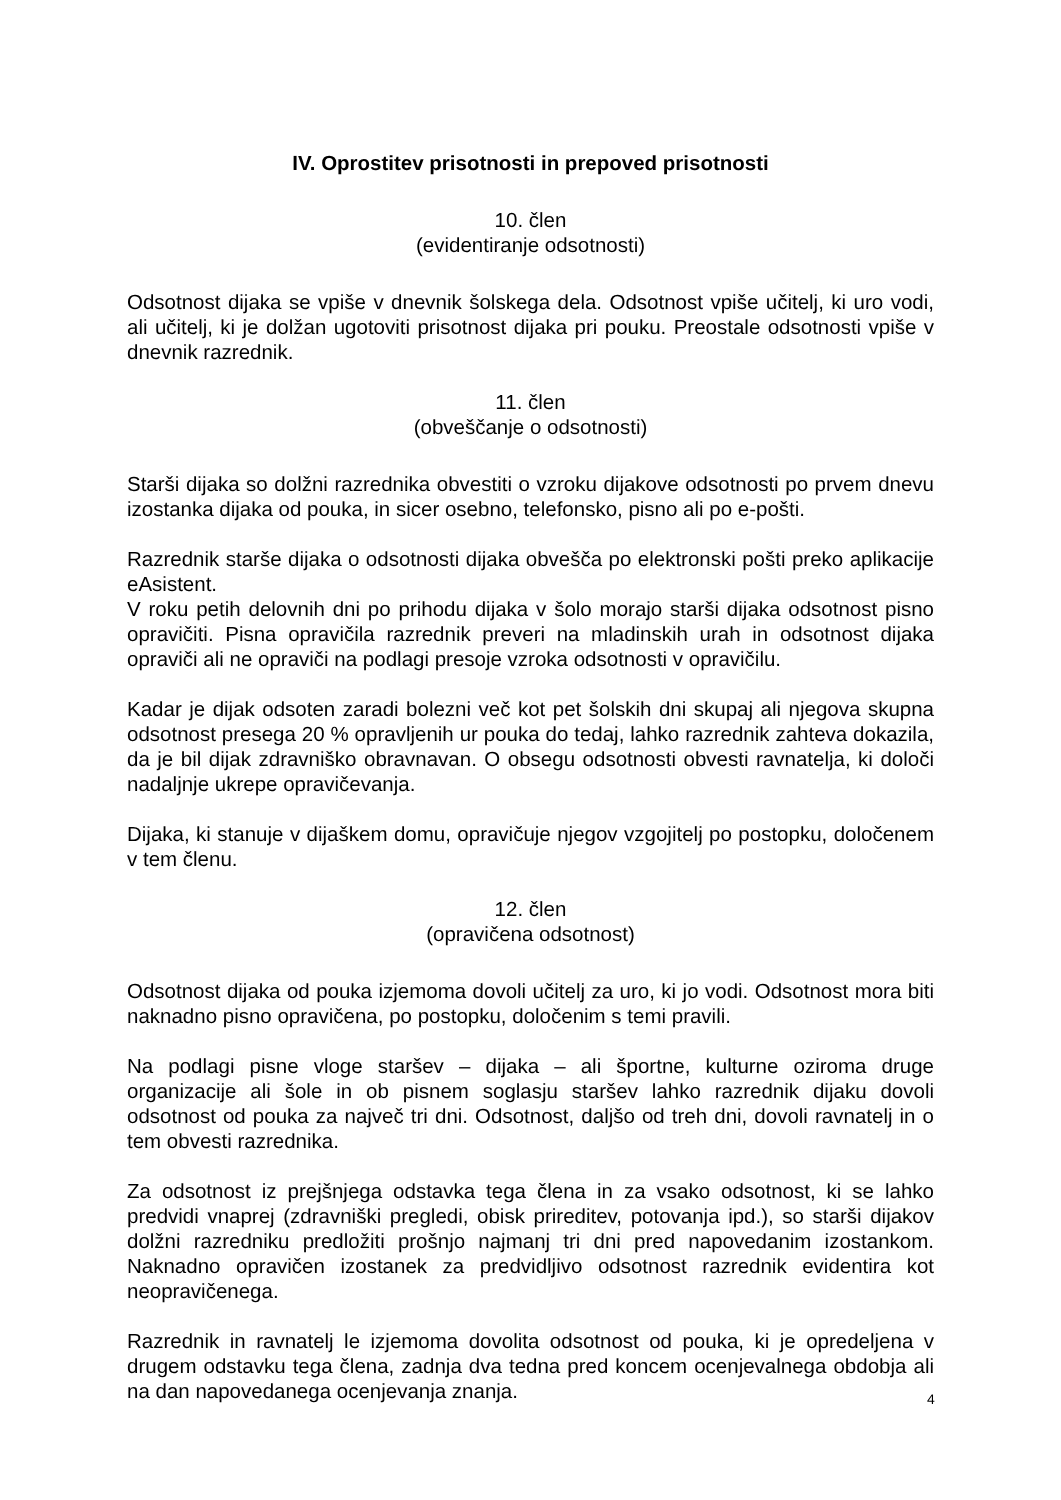IV. Oprostitev prisotnosti in prepoved prisotnosti
10. člen
(evidentiranje odsotnosti)
Odsotnost dijaka se vpiše v dnevnik šolskega dela. Odsotnost vpiše učitelj, ki uro vodi, ali učitelj, ki je dolžan ugotoviti prisotnost dijaka pri pouku. Preostale odsotnosti vpiše v dnevnik razrednik.
11. člen
(obveščanje o odsotnosti)
Starši dijaka so dolžni razrednika obvestiti o vzroku dijakove odsotnosti po prvem dnevu izostanka dijaka od pouka, in sicer osebno, telefonsko, pisno ali po e-pošti.
Razrednik starše dijaka o odsotnosti dijaka obvešča po elektronski pošti preko aplikacije eAsistent.
V roku petih delovnih dni po prihodu dijaka v šolo morajo starši dijaka odsotnost pisno opravičiti. Pisna opravičila razrednik preveri na mladinskih urah in odsotnost dijaka opraviči ali ne opraviči na podlagi presoje vzroka odsotnosti v opravičilu.
Kadar je dijak odsoten zaradi bolezni več kot pet šolskih dni skupaj ali njegova skupna odsotnost presega 20 % opravljenih ur pouka do tedaj, lahko razrednik zahteva dokazila, da je bil dijak zdravniško obravnavan. O obsegu odsotnosti obvesti ravnatelja, ki določi nadaljnje ukrepe opravičevanja.
Dijaka, ki stanuje v dijaškem domu, opravičuje njegov vzgojitelj po postopku, določenem v tem členu.
12. člen
(opravičena odsotnost)
Odsotnost dijaka od pouka izjemoma dovoli učitelj za uro, ki jo vodi. Odsotnost mora biti naknadno pisno opravičena, po postopku, določenim s temi pravili.
Na podlagi pisne vloge staršev – dijaka – ali športne, kulturne oziroma druge organizacije ali šole in ob pisnem soglasju staršev lahko razrednik dijaku dovoli odsotnost od pouka za največ tri dni. Odsotnost, daljšo od treh dni, dovoli ravnatelj in o tem obvesti razrednika.
Za odsotnost iz prejšnjega odstavka tega člena in za vsako odsotnost, ki se lahko predvidi vnaprej (zdravniški pregledi, obisk prireditev, potovanja ipd.), so starši dijakov dolžni razredniku predložiti prošnjo najmanj tri dni pred napovedanim izostankom. Naknadno opravičen izostanek za predvidljivo odsotnost razrednik evidentira kot neopravičenega.
Razrednik in ravnatelj le izjemoma dovolita odsotnost od pouka, ki je opredeljena v drugem odstavku tega člena, zadnja dva tedna pred koncem ocenjevalnega obdobja ali na dan napovedanega ocenjevanja znanja.
4